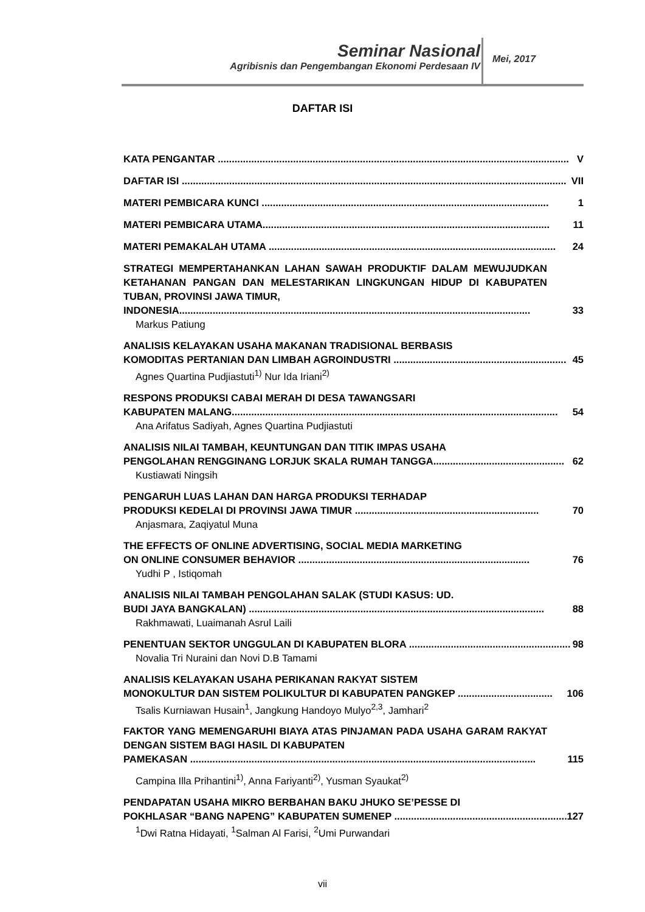Seminar Nasional
Agribisnis dan Pengembangan Ekonomi Perdesaan IV
Mei, 2017
DAFTAR ISI
KATA PENGANTAR .............................................................................................................................. V
DAFTAR ISI .......................................................................................................................................... VII
MATERI PEMBICARA KUNCI ....................................................................................................... 1
MATERI PEMBICARA UTAMA....................................................................................................... 11
MATERI PEMAKALAH UTAMA ....................................................................................................... 24
STRATEGI MEMPERTAHANKAN LAHAN SAWAH PRODUKTIF DALAM MEWUJUDKAN KETAHANAN PANGAN DAN MELESTARIKAN LINGKUNGAN HIDUP DI KABUPATEN TUBAN, PROVINSI JAWA TIMUR,
INDONESIA.............................................................................................................................. 33
Markus Patiung
ANALISIS KELAYAKAN USAHA MAKANAN TRADISIONAL BERBASIS
KOMODITAS PERTANIAN DAN LIMBAH AGROINDUSTRI .............................................................. 45
Agnes Quartina Pudjiastuti<sup>1)</sup> Nur Ida Iriani<sup>2)</sup>
RESPONS PRODUKSI CABAI MERAH DI DESA TAWANGSARI
KABUPATEN MALANG..................................................................................................................... 54
Ana Arifatus Sadiyah, Agnes Quartina Pudjiastuti
ANALISIS NILAI TAMBAH, KEUNTUNGAN DAN TITIK IMPAS USAHA
PENGOLAHAN RENGGINANG LORJUK SKALA RUMAH TANGGA............................................... 62
Kustiawati Ningsih
PENGARUH LUAS LAHAN DAN HARGA PRODUKSI TERHADAP
PRODUKSI KEDELAI DI PROVINSI JAWA TIMUR .................................................................. 70
Anjasmara, Zaqiyatul Muna
THE EFFECTS OF ONLINE ADVERTISING, SOCIAL MEDIA MARKETING
ON ONLINE CONSUMER BEHAVIOR ................................................................................... 76
Yudhi P , Istiqomah
ANALISIS NILAI TAMBAH PENGOLAHAN SALAK (STUDI KASUS: UD.
BUDI JAYA BANGKALAN) .......................................................................................................... 88
Rakhmawati, Luaimanah Asrul Laili
PENENTUAN SEKTOR UNGGULAN DI KABUPATEN BLORA .......................................................... 98
Novalia Tri Nuraini dan Novi D.B Tamami
ANALISIS KELAYAKAN USAHA PERIKANAN RAKYAT SISTEM
MONOKULTUR DAN SISTEM POLIKULTUR DI KABUPATEN PANGKEP .................................. 106
Tsalis Kurniawan Husain<sup>1</sup>, Jangkung Handoyo Mulyo<sup>2,3</sup>, Jamhari<sup>2</sup>
FAKTOR YANG MEMENGARUHI BIAYA ATAS PINJAMAN PADA USAHA GARAM RAKYAT DENGAN SISTEM BAGI HASIL DI KABUPATEN
PAMEKASAN ............................................................................................................................ 115
Campina Illa Prihantini<sup>1)</sup>, Anna Fariyanti<sup>2)</sup>, Yusman Syaukat<sup>2)</sup>
PENDAPATAN USAHA MIKRO BERBAHAN BAKU JHUKO SE’PESSE DI
POKHLASAR “BANG NAPENG” KABUPATEN SUMENEP ............................................................... 127
<sup>1</sup> Dwi Ratna Hidayati, <sup>1</sup>Salman Al Farisi, <sup>2</sup>Umi Purwandari
vii